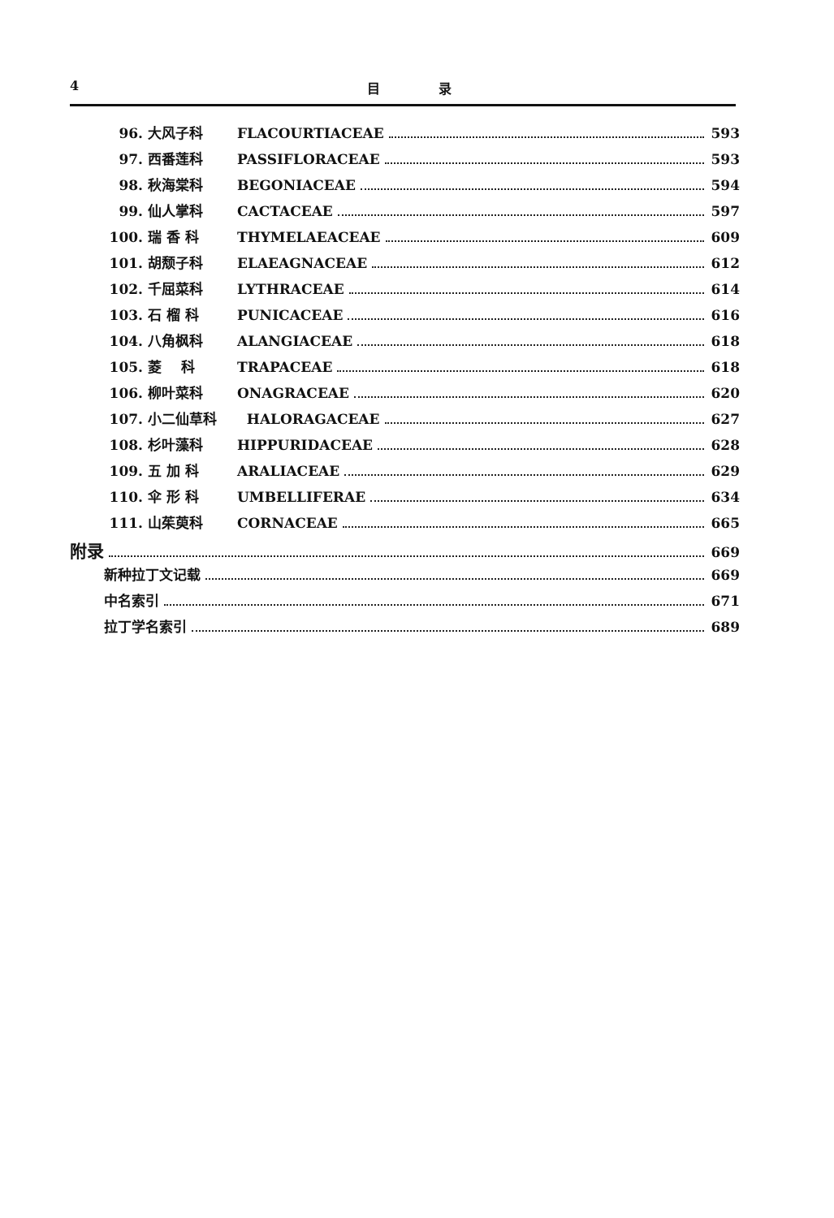4 目 录
96. 大风子科 FLACOURTIACEAE 593
97. 西番莲科 PASSIFLORACEAE 593
98. 秋海棠科 BEGONIACEAE 594
99. 仙人掌科 CACTACEAE 597
100. 瑞 香 科 THYMELAEACEAE 609
101. 胡颓子科 ELAEAGNACEAE 612
102. 千屈菜科 LYTHRACEAE 614
103. 石 榴 科 PUNICACEAE 616
104. 八角枫科 ALANGIACEAE 618
105. 菱 科 TRAPACEAE 618
106. 柳叶菜科 ONAGRACEAE 620
107. 小二仙草科 HALORAGACEAE 627
108. 杉叶藻科 HIPPURIDACEAE 628
109. 五 加 科 ARALIACEAE 629
110. 伞 形 科 UMBELLIFERAE 634
111. 山茱萸科 CORNACEAE 665
附录 669
新种拉丁文记载 669
中名索引 671
拉丁学名索引 689